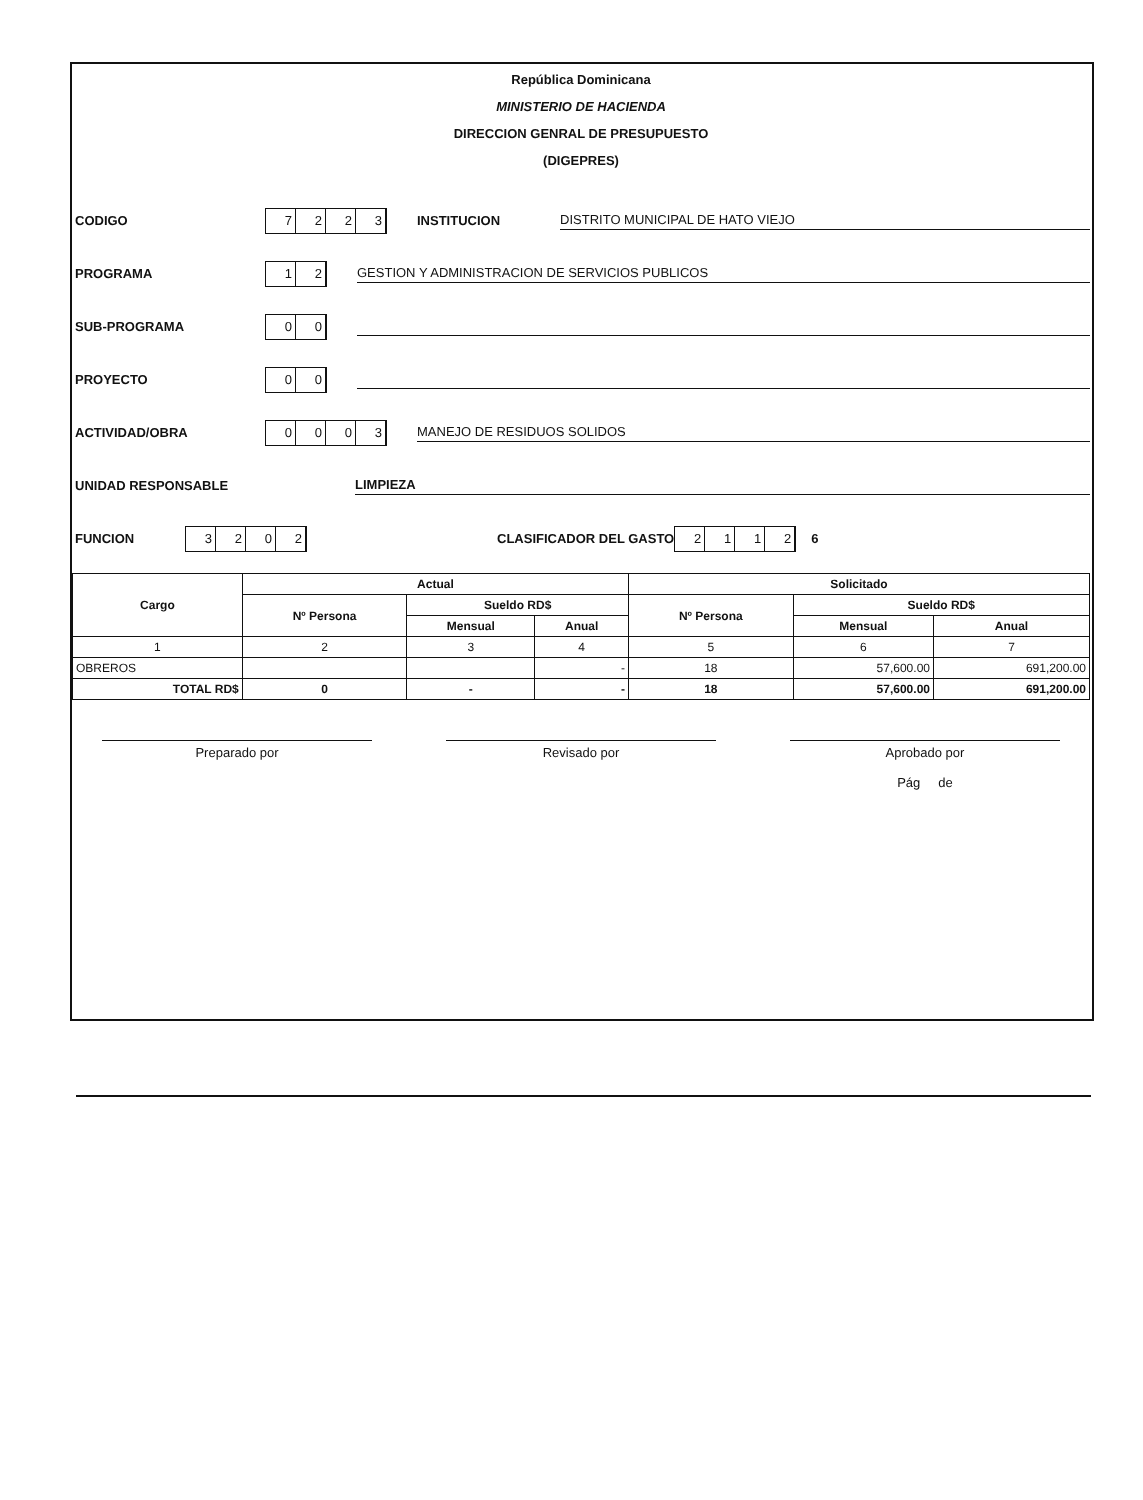República Dominicana
MINISTERIO DE HACIENDA
DIRECCION GENRAL DE PRESUPUESTO
(DIGEPRES)
CODIGO
7223
INSTITUCION
DISTRITO MUNICIPAL DE HATO VIEJO
PROGRAMA
12
GESTION Y ADMINISTRACION DE SERVICIOS PUBLICOS
SUB-PROGRAMA
00
PROYECTO
00
ACTIVIDAD/OBRA
0003
MANEJO DE RESIDUOS SOLIDOS
UNIDAD RESPONSABLE LIMPIEZA
FUNCION
3202
CLASIFICADOR DEL GASTO
2112
6
| Cargo | Actual | | | Solicitado | | |
| --- | --- | --- | --- | --- | --- | --- |
| | Nº Persona | Sueldo RD$ | | Nº Persona | Sueldo RD$ | |
| | | Mensual | Anual | | Mensual | Anual |
| 1 | 2 | 3 | 4 | 5 | 6 | 7 |
| OBREROS | | | - | 18 | 57,600.00 | 691,200.00 |
| TOTAL RD$ | 0 | - | - | 18 | 57,600.00 | 691,200.00 |
Preparado por Revisado por Aprobado por
Pág de